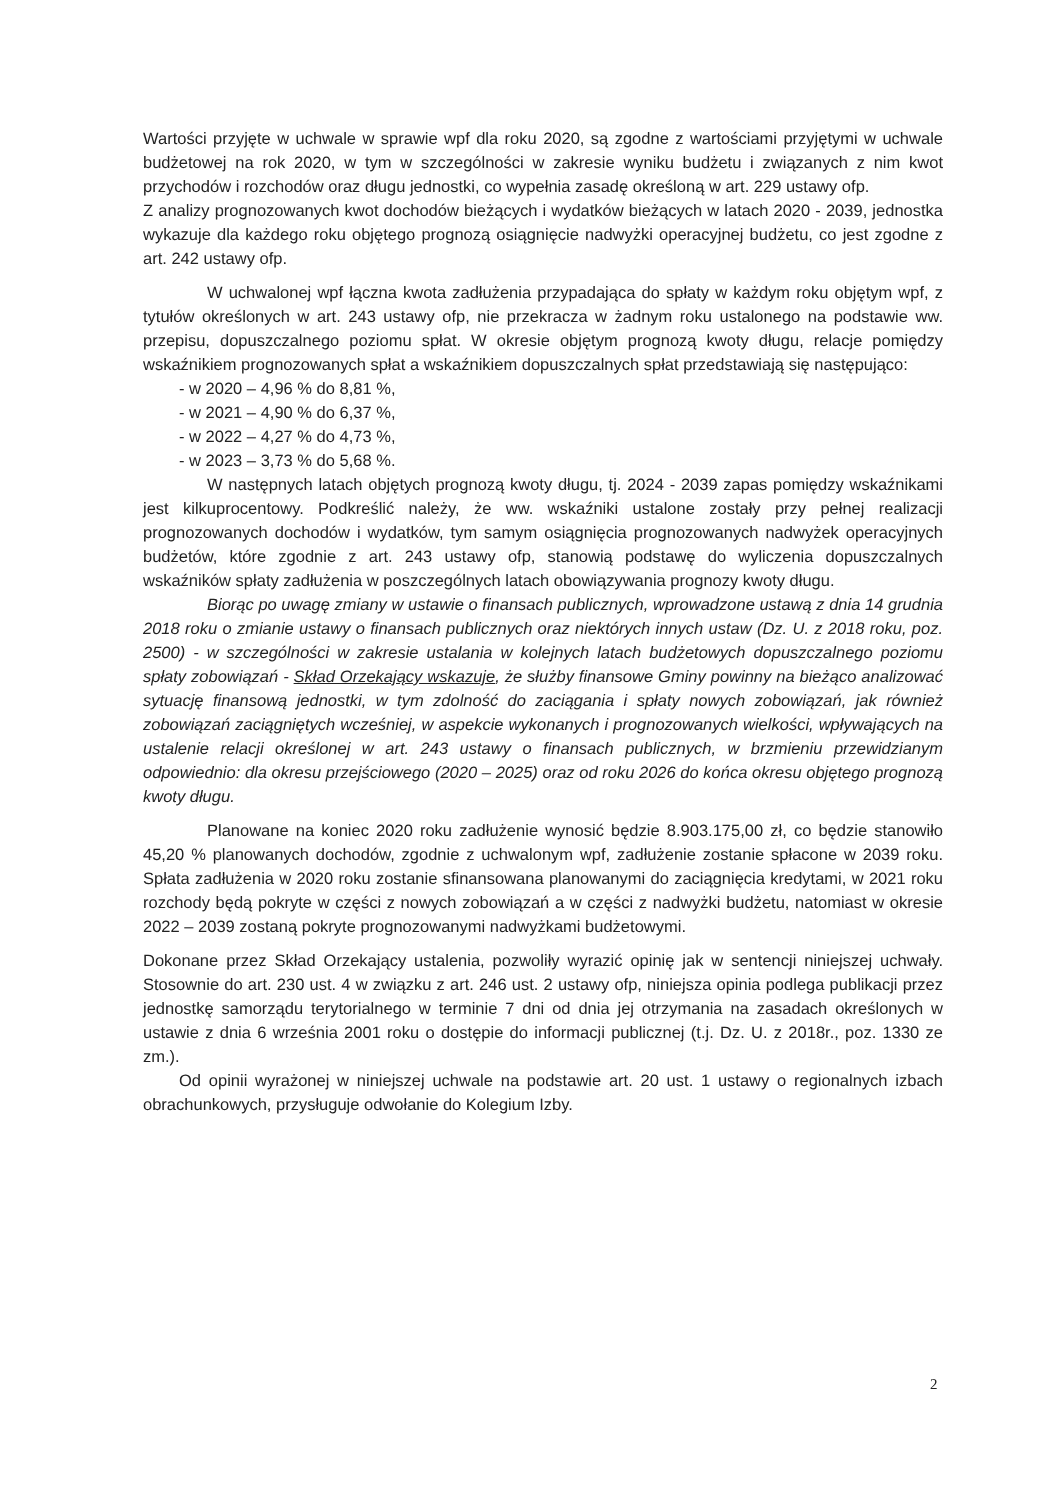Wartości przyjęte w uchwale w sprawie wpf dla roku 2020, są zgodne z wartościami przyjętymi w uchwale budżetowej na rok 2020, w tym w szczególności w zakresie wyniku budżetu i związanych z nim kwot przychodów i rozchodów oraz długu jednostki, co wypełnia zasadę określoną w art. 229 ustawy ofp.
Z analizy prognozowanych kwot dochodów bieżących i wydatków bieżących w latach 2020 - 2039, jednostka wykazuje dla każdego roku objętego prognozą osiągnięcie nadwyżki operacyjnej budżetu, co jest zgodne z art. 242 ustawy ofp.
W uchwalonej wpf łączna kwota zadłużenia przypadająca do spłaty w każdym roku objętym wpf, z tytułów określonych w art. 243 ustawy ofp, nie przekracza w żadnym roku ustalonego na podstawie ww. przepisu, dopuszczalnego poziomu spłat. W okresie objętym prognozą kwoty długu, relacje pomiędzy wskaźnikiem prognozowanych spłat a wskaźnikiem dopuszczalnych spłat przedstawiają się następująco:
- w 2020 – 4,96 % do 8,81 %,
- w 2021 – 4,90 % do 6,37 %,
- w 2022 – 4,27 % do 4,73 %,
- w 2023 – 3,73 % do 5,68 %.
W następnych latach objętych prognozą kwoty długu, tj. 2024 - 2039 zapas pomiędzy wskaźnikami jest kilkuprocentowy. Podkreślić należy, że ww. wskaźniki ustalone zostały przy pełnej realizacji prognozowanych dochodów i wydatków, tym samym osiągnięcia prognozowanych nadwyżek operacyjnych budżetów, które zgodnie z art. 243 ustawy ofp, stanowią podstawę do wyliczenia dopuszczalnych wskaźników spłaty zadłużenia w poszczególnych latach obowiązywania prognozy kwoty długu.
Biorąc po uwagę zmiany w ustawie o finansach publicznych, wprowadzone ustawą z dnia 14 grudnia 2018 roku o zmianie ustawy o finansach publicznych oraz niektórych innych ustaw (Dz. U. z 2018 roku, poz. 2500) - w szczególności w zakresie ustalania w kolejnych latach budżetowych dopuszczalnego poziomu spłaty zobowiązań - Skład Orzekający wskazuje, że służby finansowe Gminy powinny na bieżąco analizować sytuację finansową jednostki, w tym zdolność do zaciągania i spłaty nowych zobowiązań, jak również zobowiązań zaciągniętych wcześniej, w aspekcie wykonanych i prognozowanych wielkości, wpływających na ustalenie relacji określonej w art. 243 ustawy o finansach publicznych, w brzmieniu przewidzianym odpowiednio: dla okresu przejściowego (2020 – 2025) oraz od roku 2026 do końca okresu objętego prognozą kwoty długu.
Planowane na koniec 2020 roku zadłużenie wynosić będzie 8.903.175,00 zł, co będzie stanowiło 45,20 % planowanych dochodów, zgodnie z uchwalonym wpf, zadłużenie zostanie spłacone w 2039 roku. Spłata zadłużenia w 2020 roku zostanie sfinansowana planowanymi do zaciągnięcia kredytami, w 2021 roku rozchody będą pokryte w części z nowych zobowiązań a w części z nadwyżki budżetu, natomiast w okresie 2022 – 2039 zostaną pokryte prognozowanymi nadwyżkami budżetowymi.
Dokonane przez Skład Orzekający ustalenia, pozwoliły wyrazić opinię jak w sentencji niniejszej uchwały. Stosownie do art. 230 ust. 4 w związku z art. 246 ust. 2 ustawy ofp, niniejsza opinia podlega publikacji przez jednostkę samorządu terytorialnego w terminie 7 dni od dnia jej otrzymania na zasadach określonych w ustawie z dnia 6 września 2001 roku o dostępie do informacji publicznej (t.j. Dz. U. z 2018r., poz. 1330 ze zm.).
Od opinii wyrażonej w niniejszej uchwale na podstawie art. 20 ust. 1 ustawy o regionalnych izbach obrachunkowych, przysługuje odwołanie do Kolegium Izby.
2